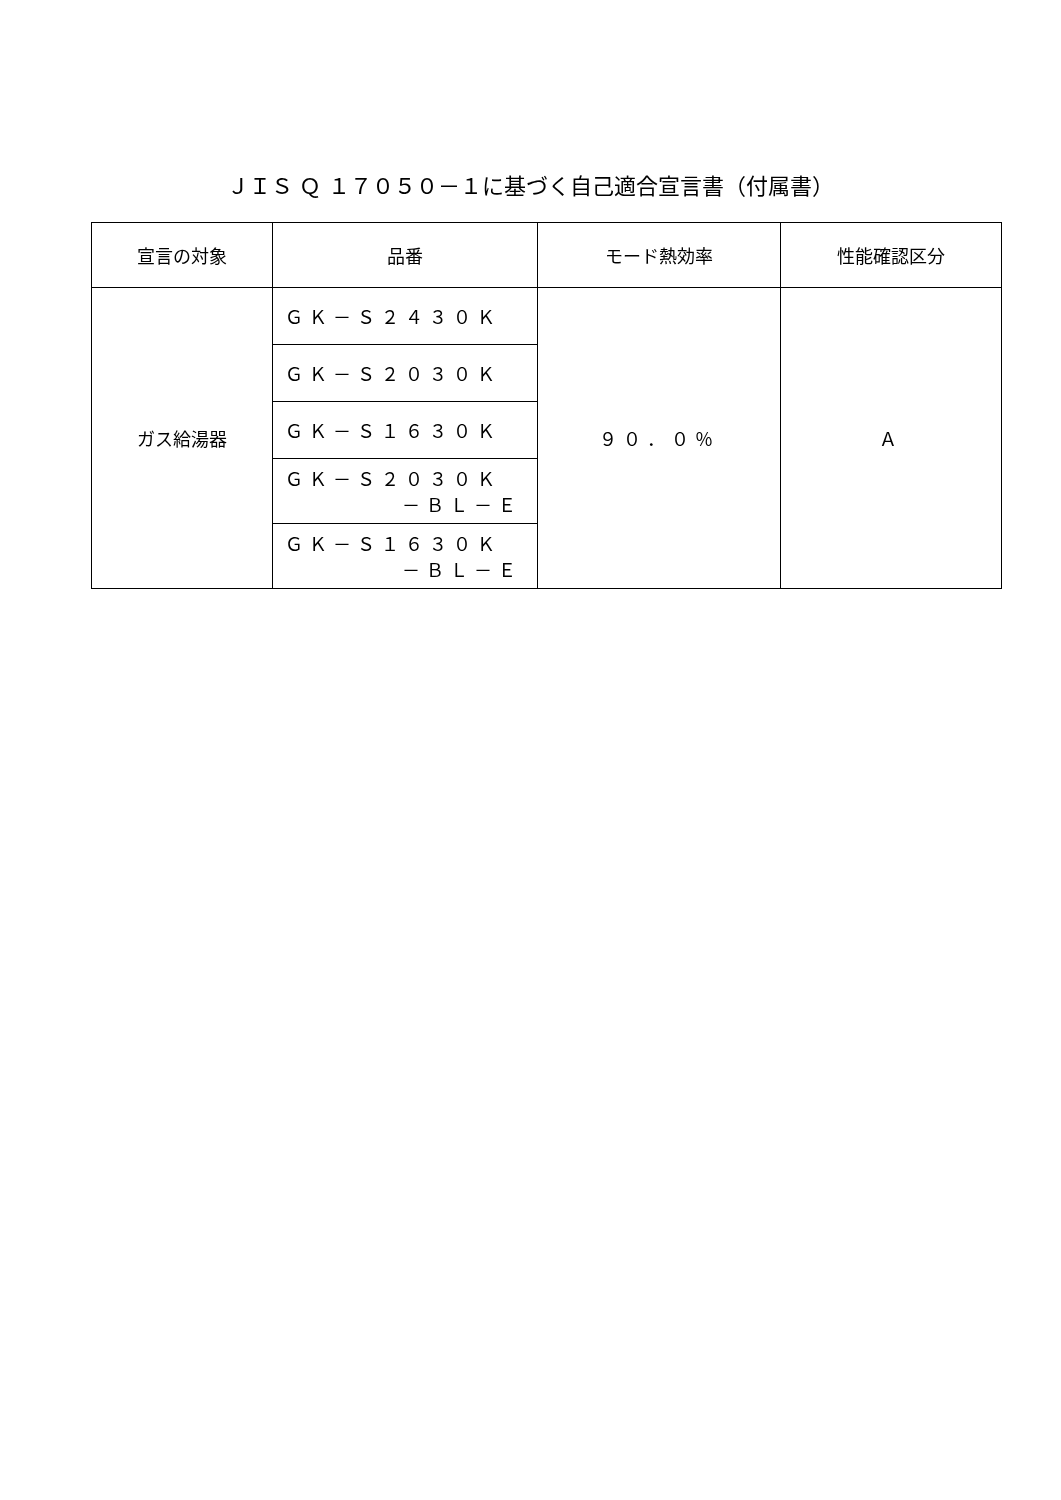ＪＩＳ Ｑ １７０５０－１に基づく自己適合宣言書（付属書）
| 宣言の対象 | 品番 | モード熱効率 | 性能確認区分 |
| --- | --- | --- | --- |
| ガス給湯器 | ＧＫ－Ｓ２４３０Ｋ | ９０．０％ | Ａ |
| | ＧＫ－Ｓ２０３０Ｋ | | |
| | ＧＫ－Ｓ１６３０Ｋ | | |
| | ＧＫ－Ｓ２０３０Ｋ －ＢＬ－Ｅ | | |
| | ＧＫ－Ｓ１６３０Ｋ －ＢＬ－Ｅ | | |